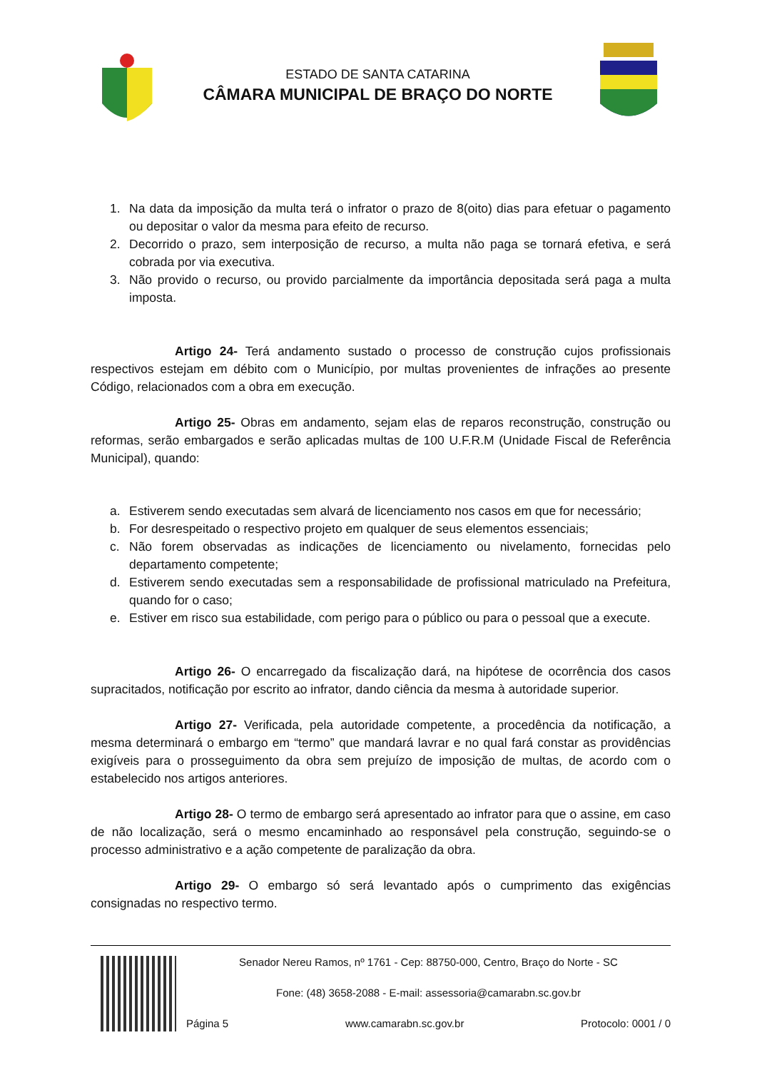ESTADO DE SANTA CATARINA
CÂMARA MUNICIPAL DE BRAÇO DO NORTE
1. Na data da imposição da multa terá o infrator o prazo de 8(oito) dias para efetuar o pagamento ou depositar o valor da mesma para efeito de recurso.
2. Decorrido o prazo, sem interposição de recurso, a multa não paga se tornará efetiva, e será cobrada por via executiva.
3. Não provido o recurso, ou provido parcialmente da importância depositada será paga a multa imposta.
Artigo 24- Terá andamento sustado o processo de construção cujos profissionais respectivos estejam em débito com o Município, por multas provenientes de infrações ao presente Código, relacionados com a obra em execução.
Artigo 25- Obras em andamento, sejam elas de reparos reconstrução, construção ou reformas, serão embargados e serão aplicadas multas de 100 U.F.R.M (Unidade Fiscal de Referência Municipal), quando:
a. Estiverem sendo executadas sem alvará de licenciamento nos casos em que for necessário;
b. For desrespeitado o respectivo projeto em qualquer de seus elementos essenciais;
c. Não forem observadas as indicações de licenciamento ou nivelamento, fornecidas pelo departamento competente;
d. Estiverem sendo executadas sem a responsabilidade de profissional matriculado na Prefeitura, quando for o caso;
e. Estiver em risco sua estabilidade, com perigo para o público ou para o pessoal que a execute.
Artigo 26- O encarregado da fiscalização dará, na hipótese de ocorrência dos casos supracitados, notificação por escrito ao infrator, dando ciência da mesma à autoridade superior.
Artigo 27- Verificada, pela autoridade competente, a procedência da notificação, a mesma determinará o embargo em “termo” que mandará lavrar e no qual fará constar as providências exigíveis para o prosseguimento da obra sem prejuízo de imposição de multas, de acordo com o estabelecido nos artigos anteriores.
Artigo 28- O termo de embargo será apresentado ao infrator para que o assine, em caso de não localização, será o mesmo encaminhado ao responsável pela construção, seguindo-se o processo administrativo e a ação competente de paralização da obra.
Artigo 29- O embargo só será levantado após o cumprimento das exigências consignadas no respectivo termo.
Senador Nereu Ramos, nº 1761 - Cep: 88750-000, Centro, Braço do Norte - SC
Fone: (48) 3658-2088 - E-mail: assessoria@camarabn.sc.gov.br
Página 5 www.camarabn.sc.gov.br Protocolo: 0001 / 0